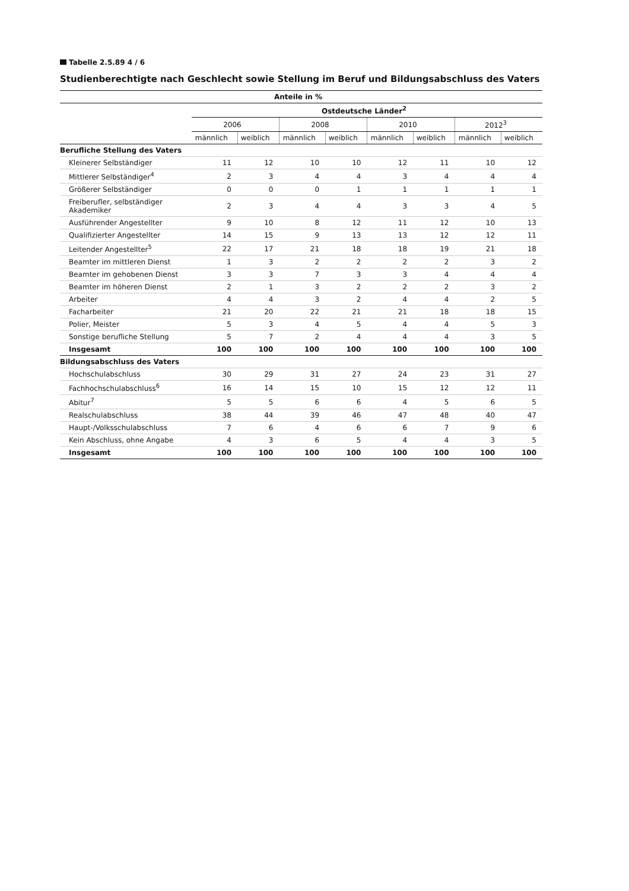Tabelle 2.5.89 4 / 6
Studienberechtigte nach Geschlecht sowie Stellung im Beruf und Bildungsabschluss des Vaters
| Anteile in % | | | | | | | | |
| --- | --- | --- | --- | --- | --- | --- | --- | --- |
| | Ostdeutsche Länder<sup>2</sup> | | | | | | | |
| | 2006 | | 2008 | | 2010 | | 2012<sup>3</sup> | |
| | männlich | weiblich | männlich | weiblich | männlich | weiblich | männlich | weiblich |
| Berufliche Stellung des Vaters | | | | | | | | |
| Kleinerer Selbständiger | 11 | 12 | 10 | 10 | 12 | 11 | 10 | 12 |
| Mittlerer Selbständiger<sup>4</sup> | 2 | 3 | 4 | 4 | 3 | 4 | 4 | 4 |
| Größerer Selbständiger | 0 | 0 | 0 | 1 | 1 | 1 | 1 | 1 |
| Freiberufler, selbständiger Akademiker | 2 | 3 | 4 | 4 | 3 | 3 | 4 | 5 |
| Ausführender Angestellter | 9 | 10 | 8 | 12 | 11 | 12 | 10 | 13 |
| Qualifizierter Angestellter | 14 | 15 | 9 | 13 | 13 | 12 | 12 | 11 |
| Leitender Angestellter<sup>5</sup> | 22 | 17 | 21 | 18 | 18 | 19 | 21 | 18 |
| Beamter im mittleren Dienst | 1 | 3 | 2 | 2 | 2 | 2 | 3 | 2 |
| Beamter im gehobenen Dienst | 3 | 3 | 7 | 3 | 3 | 4 | 4 | 4 |
| Beamter im höheren Dienst | 2 | 1 | 3 | 2 | 2 | 2 | 3 | 2 |
| Arbeiter | 4 | 4 | 3 | 2 | 4 | 4 | 2 | 5 |
| Facharbeiter | 21 | 20 | 22 | 21 | 21 | 18 | 18 | 15 |
| Polier, Meister | 5 | 3 | 4 | 5 | 4 | 4 | 5 | 3 |
| Sonstige berufliche Stellung | 5 | 7 | 2 | 4 | 4 | 4 | 3 | 5 |
| Insgesamt | 100 | 100 | 100 | 100 | 100 | 100 | 100 | 100 |
| Bildungsabschluss des Vaters | | | | | | | | |
| Hochschulabschluss | 30 | 29 | 31 | 27 | 24 | 23 | 31 | 27 |
| Fachhochschulabschluss<sup>6</sup> | 16 | 14 | 15 | 10 | 15 | 12 | 12 | 11 |
| Abitur<sup>7</sup> | 5 | 5 | 6 | 6 | 4 | 5 | 6 | 5 |
| Realschulabschluss | 38 | 44 | 39 | 46 | 47 | 48 | 40 | 47 |
| Haupt-/Volksschulabschluss | 7 | 6 | 4 | 6 | 6 | 7 | 9 | 6 |
| Kein Abschluss, ohne Angabe | 4 | 3 | 6 | 5 | 4 | 4 | 3 | 5 |
| Insgesamt | 100 | 100 | 100 | 100 | 100 | 100 | 100 | 100 |